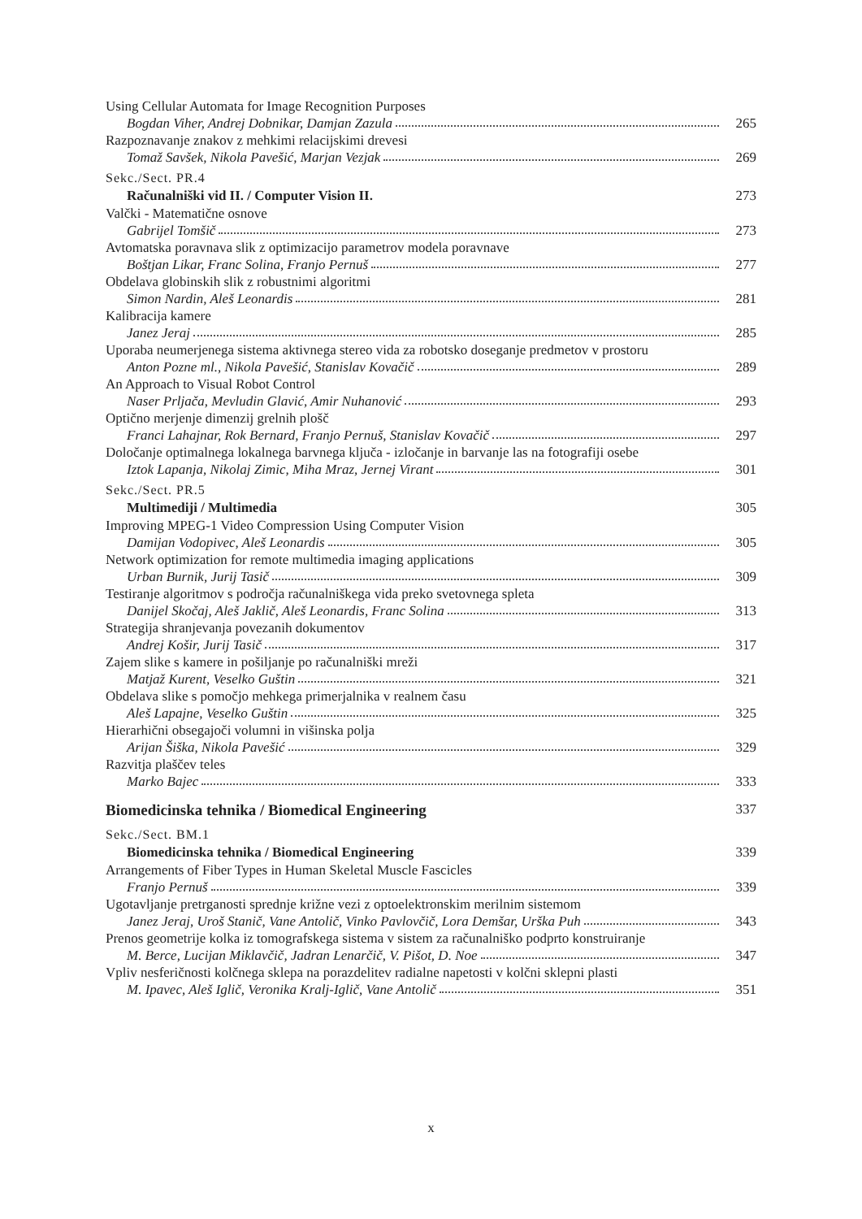Using Cellular Automata for Image Recognition Purposes
Bogdan Viher, Andrej Dobnikar, Damjan Zazula 265
Razpoznavanje znakov z mehkimi relacijskimi drevesi
Tomaž Savšek, Nikola Pavešić, Marjan Vezjak 269
Sekc./Sect. PR.4
Računalniški vid II. / Computer Vision II. 273
Valčki - Matematične osnove
Gabrijel Tomšič 273
Avtomatska poravnava slik z optimizacijo parametrov modela poravnave
Boštjan Likar, Franc Solina, Franjo Pernuš 277
Obdelava globinskih slik z robustnimi algoritmi
Simon Nardin, Aleš Leonardis 281
Kalibracija kamere
Janez Jeraj 285
Uporaba neumerjenega sistema aktivnega stereo vida za robotsko doseganje predmetov v prostoru
Anton Pozne ml., Nikola Pavešić, Stanislav Kovačič 289
An Approach to Visual Robot Control
Naser Prljača, Mevludin Glavić, Amir Nuhanović 293
Optično merjenje dimenzij grelnih plošč
Franci Lahajnar, Rok Bernard, Franjo Pernuš, Stanislav Kovačič 297
Določanje optimalnega lokalnega barvnega ključa - izločanje in barvanje las na fotografiji osebe
Iztok Lapanja, Nikolaj Zimic, Miha Mraz, Jernej Virant 301
Sekc./Sect. PR.5
Multimediji / Multimedia 305
Improving MPEG-1 Video Compression Using Computer Vision
Damijan Vodopivec, Aleš Leonardis 305
Network optimization for remote multimedia imaging applications
Urban Burnik, Jurij Tasič 309
Testiranje algoritmov s področja računalniškega vida preko svetovnega spleta
Danijel Skočaj, Aleš Jaklič, Aleš Leonardis, Franc Solina 313
Strategija shranjevanja povezanih dokumentov
Andrej Košir, Jurij Tasič 317
Zajem slike s kamere in pošiljanje po računalniški mreži
Matjaž Kurent, Veselko Guštin 321
Obdelava slike s pomočjo mehkega primerjalnika v realnem času
Aleš Lapajne, Veselko Guštin 325
Hierarhični obsegajoči volumni in višinska polja
Arijan Šiška, Nikola Pavešić 329
Razvitja plaščev teles
Marko Bajec 333
Biomedicinska tehnika / Biomedical Engineering 337
Sekc./Sect. BM.1
Biomedicinska tehnika / Biomedical Engineering 339
Arrangements of Fiber Types in Human Skeletal Muscle Fascicles
Franjo Pernuš 339
Ugotavljanje pretrganosti sprednje križne vezi z optoelektronskim merilnim sistemom
Janez Jeraj, Uroš Stanič, Vane Antolič, Vinko Pavlovčič, Lora Demšar, Urška Puh 343
Prenos geometrije kolka iz tomografskega sistema v sistem za računalniško podprto konstruiranje
M. Berce, Lucijan Miklavčič, Jadran Lenarčič, V. Pišot, D. Noe 347
Vpliv nesferičnosti kolčnega sklepa na porazdelitev radialne napetosti v kolčni sklepni plasti
M. Ipavec, Aleš Iglič, Veronika Kralj-Iglič, Vane Antolič 351
x